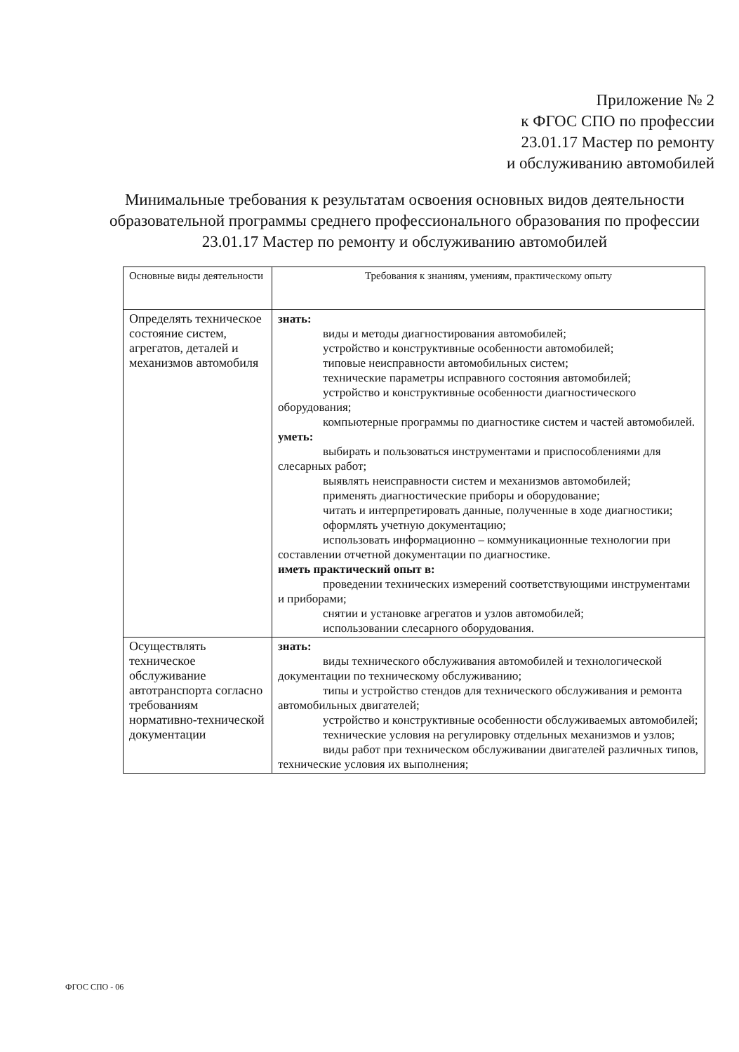Приложение № 2
к ФГОС СПО по профессии
23.01.17 Мастер по ремонту
и обслуживанию автомобилей
Минимальные требования к результатам освоения основных видов деятельности образовательной программы среднего профессионального образования по профессии 23.01.17 Мастер по ремонту и обслуживанию автомобилей
| Основные виды деятельности | Требования к знаниям, умениям, практическому опыту |
| Определять техническое состояние систем, агрегатов, деталей и механизмов автомобиля | знать: виды и методы диагностирования автомобилей; устройство и конструктивные особенности автомобилей; типовые неисправности автомобильных систем; технические параметры исправного состояния автомобилей; устройство и конструктивные особенности диагностического оборудования; компьютерные программы по диагностике систем и частей автомобилей. уметь: выбирать и пользоваться инструментами и приспособлениями для слесарных работ; выявлять неисправности систем и механизмов автомобилей; применять диагностические приборы и оборудование; читать и интерпретировать данные, полученные в ходе диагностики; оформлять учетную документацию; использовать информационно – коммуникационные технологии при составлении отчетной документации по диагностике. иметь практический опыт в: проведении технических измерений соответствующими инструментами и приборами; снятии и установке агрегатов и узлов автомобилей; использовании слесарного оборудования. |
| Осуществлять техническое обслуживание автотранспорта согласно требованиям нормативно-технической документации | знать: виды технического обслуживания автомобилей и технологической документации по техническому обслуживанию; типы и устройство стендов для технического обслуживания и ремонта автомобильных двигателей; устройство и конструктивные особенности обслуживаемых автомобилей; технические условия на регулировку отдельных механизмов и узлов; виды работ при техническом обслуживании двигателей различных типов, технические условия их выполнения; |
ФГОС СПО - 06